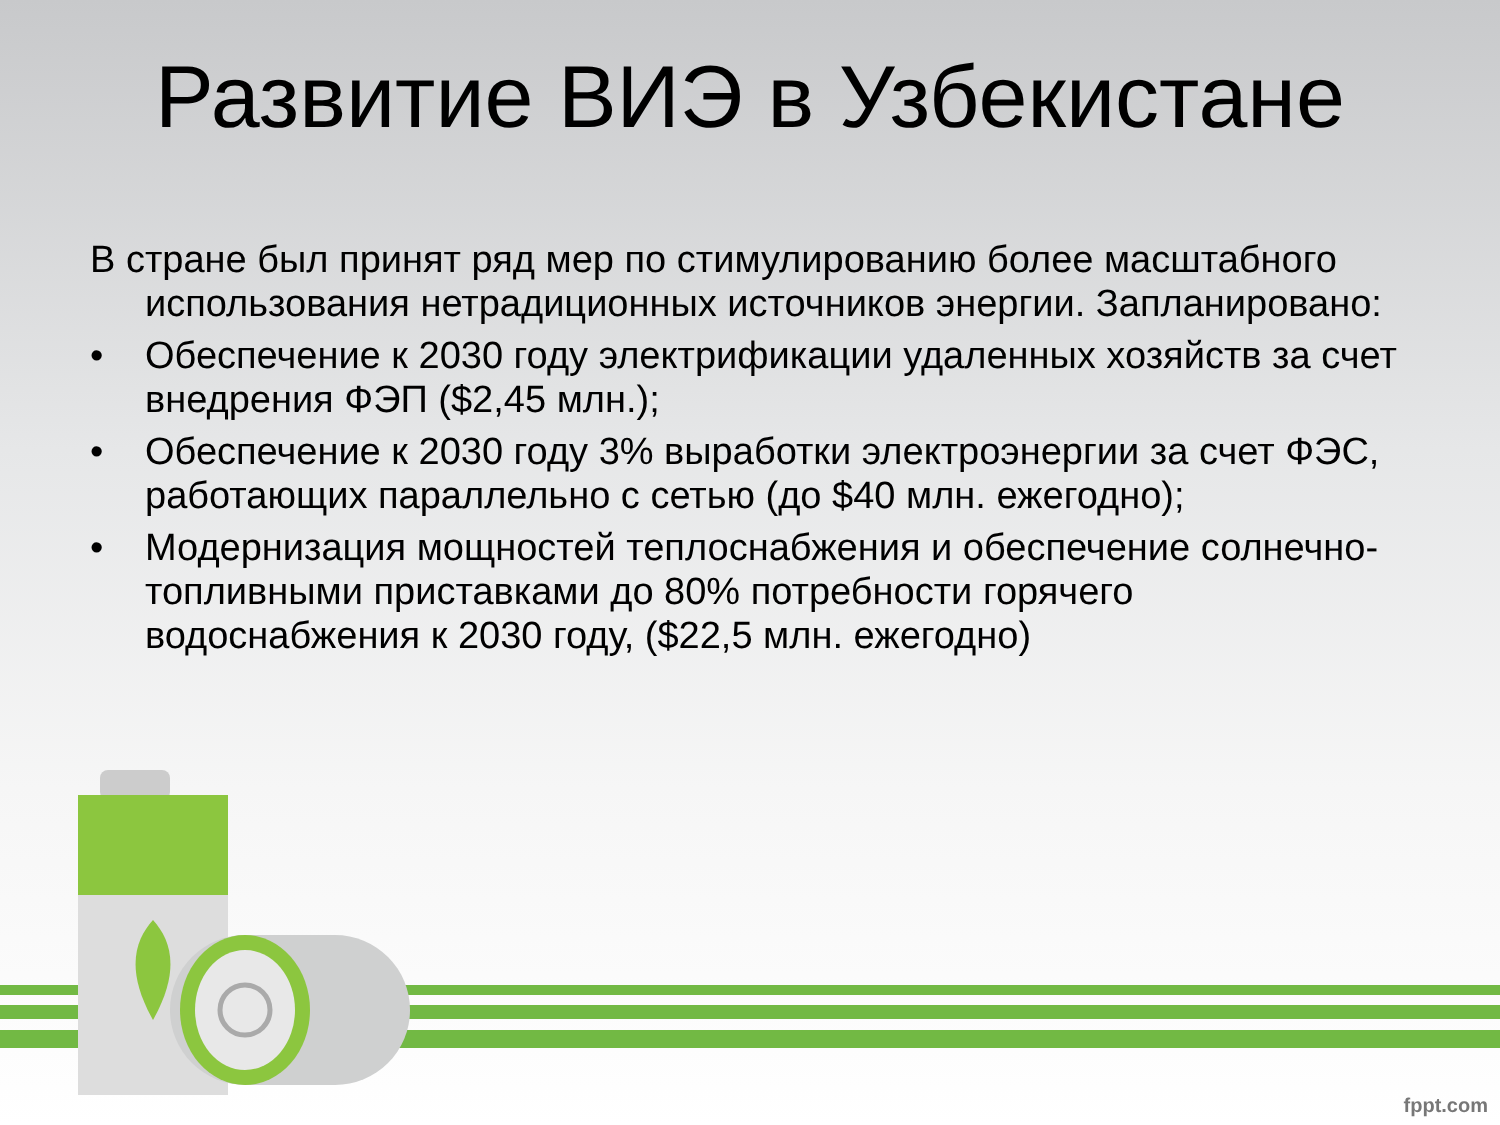Развитие ВИЭ в Узбекистане
В стране был принят ряд мер по стимулированию более масштабного использования нетрадиционных источников энергии. Запланировано:
• Обеспечение к 2030 году электрификации удаленных хозяйств за счет внедрения ФЭП ($2,45 млн.);
• Обеспечение к 2030 году 3% выработки электроэнергии за счет ФЭС, работающих параллельно с сетью (до $40 млн. ежегодно);
• Модернизация мощностей теплоснабжения и обеспечение солнечно-топливными приставками до 80% потребности горячего водоснабжения к 2030 году, ($22,5 млн. ежегодно)
fppt.com